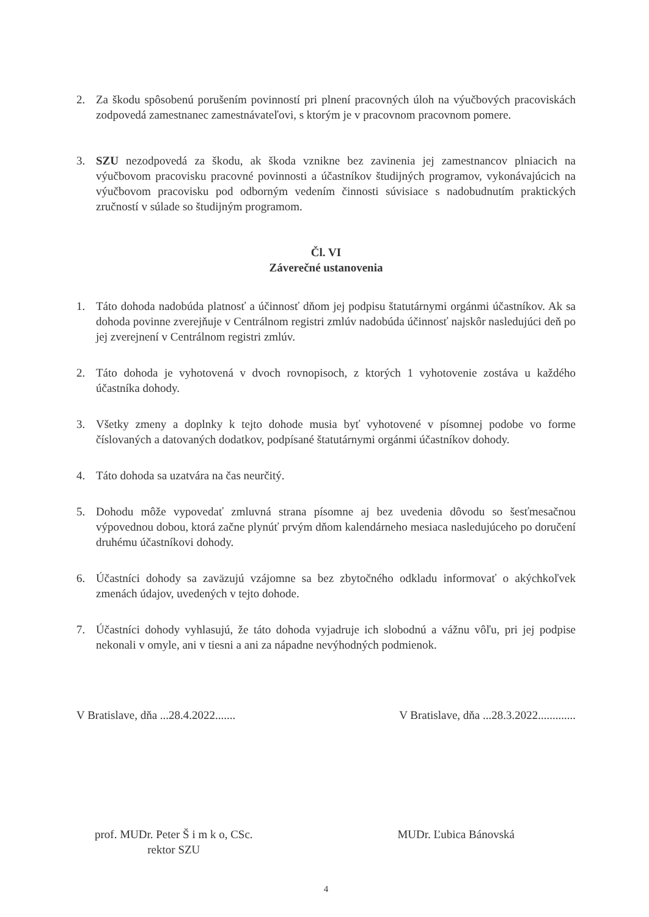2. Za škodu spôsobenú porušením povinností pri plnení pracovných úloh na výučbových pracoviskách zodpovedá zamestnanec zamestnávateľovi, s ktorým je v pracovnom pracovnom pomere.
3. SZU nezodpovedá za škodu, ak škoda vznikne bez zavinenia jej zamestnancov plniacich na výučbovom pracovisku pracovné povinnosti a účastníkov študijných programov, vykonávajúcich na výučbovom pracovisku pod odborným vedením činnosti súvisiace s nadobudnutím praktických zručností v súlade so študijným programom.
Čl. VI
Záverečné ustanovenia
1. Táto dohoda nadobúda platnosť a účinnosť dňom jej podpisu štatutárnymi orgánmi účastníkov. Ak sa dohoda povinne zverejňuje v Centrálnom registri zmlúv nadobúda účinnosť najskôr nasledujúci deň po jej zverejnení v Centrálnom registri zmlúv.
2. Táto dohoda je vyhotovená v dvoch rovnopisoch, z ktorých 1 vyhotovenie zostáva u každého účastníka dohody.
3. Všetky zmeny a doplnky k tejto dohode musia byť vyhotovené v písomnej podobe vo forme číslovaných a datovaných dodatkov, podpísané štatutárnymi orgánmi účastníkov dohody.
4. Táto dohoda sa uzatvára na čas neurčitý.
5. Dohodu môže vypovedať zmluvná strana písomne aj bez uvedenia dôvodu so šesťmesačnou výpovednou dobou, ktorá začne plynúť prvým dňom kalendárneho mesiaca nasledujúceho po doručení druhému účastníkovi dohody.
6. Účastníci dohody sa zaväzujú vzájomne sa bez zbytočného odkladu informovať o akýchkoľvek zmenách údajov, uvedených v tejto dohode.
7. Účastníci dohody vyhlasujú, že táto dohoda vyjadruje ich slobodnú a vážnu vôľu, pri jej podpise nekonali v omyle, ani v tiesni a ani za nápadne nevýhodných podmienok.
V Bratislave, dňa ...28.4.2022....... V Bratislave, dňa ...28.3.2022.............
prof. MUDr. Peter Š i m k o, CSc.
rektor SZU
MUDr. Ľubica Bánovská
4